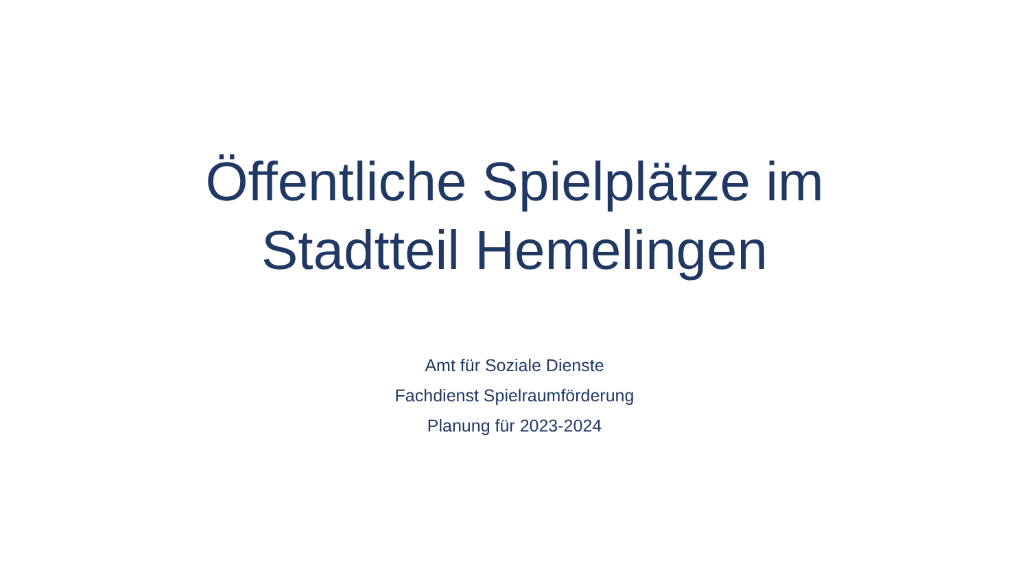Öffentliche Spielplätze im
Stadtteil Hemelingen
Amt für Soziale Dienste
Fachdienst Spielraumförderung
Planung für 2023-2024